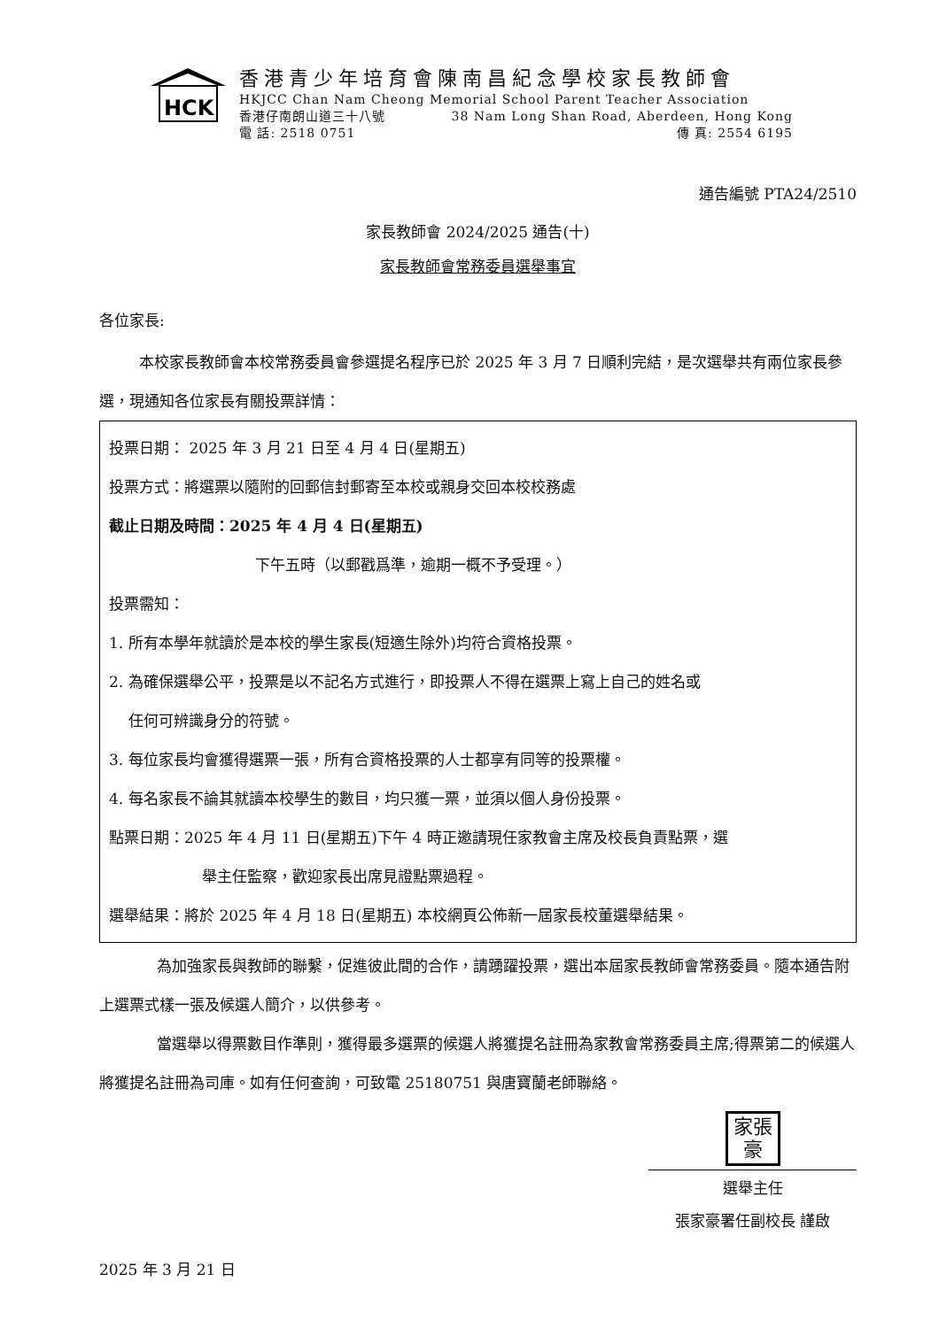HCK
香港青少年培育會陳南昌紀念學校家長教師會
HKJCC Chan Nam Cheong Memorial School Parent Teacher Association
香港仔南朗山道三十八號 38 Nam Long Shan Road, Aberdeen, Hong Kong
電 話: 2518 0751 傳 真: 2554 6195
通告編號 PTA24/2510
家長教師會 2024/2025 通告(十)
家長教師會常務委員選舉事宜
各位家長:
本校家長教師會本校常務委員會參選提名程序已於 2025 年 3 月 7 日順利完結，是次選舉共有兩位家長參選，現通知各位家長有關投票詳情：
投票日期： 2025 年 3 月 21 日至 4 月 4 日(星期五)
投票方式：將選票以隨附的回郵信封郵寄至本校或親身交回本校校務處
截止日期及時間：2025 年 4 月 4 日(星期五)
下午五時（以郵戳爲準，逾期一概不予受理。）
投票需知：
1. 所有本學年就讀於是本校的學生家長(短適生除外)均符合資格投票。
2. 為確保選舉公平，投票是以不記名方式進行，即投票人不得在選票上寫上自己的姓名或
任何可辨識身分的符號。
3. 每位家長均會獲得選票一張，所有合資格投票的人士都享有同等的投票權。
4. 每名家長不論其就讀本校學生的數目，均只獲一票，並須以個人身份投票。
點票日期：2025 年 4 月 11 日(星期五)下午 4 時正邀請現任家教會主席及校長負責點票，選
舉主任監察，歡迎家長出席見證點票過程。
選舉結果：將於 2025 年 4 月 18 日(星期五) 本校網頁公佈新一屆家長校董選舉結果。
為加強家長與教師的聯繫，促進彼此間的合作，請踴躍投票，選出本屆家長教師會常務委員。隨本通告附上選票式樣一張及候選人簡介，以供參考。
當選舉以得票數目作準則，獲得最多選票的候選人將獲提名註冊為家教會常務委員主席;得票第二的候選人將獲提名註冊為司庫。如有任何查詢，可致電 25180751 與唐寶蘭老師聯絡。
家張
豪
選舉主任
張家豪署任副校長 謹啟
2025 年 3 月 21 日